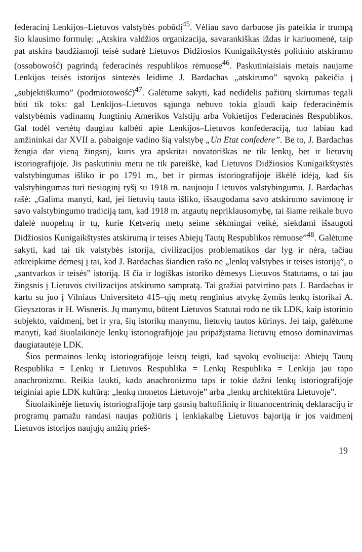federacinį Lenkijos–Lietuvos valstybės pobūdį<sup>45</sup>. Vėliau savo darbuose jis pateikia ir trumpą šio klausimo formulę: „Atskira valdžios organizacija, savarankiškas iždas ir kariuomenė, taip pat atskira baudžiamoji teisė sudarė Lietuvos Didžiosios Kunigaikštystės politinio atskirumo (ossobowość) pagrindą federacinės respublikos rėmuose<sup>46</sup>. Paskutiniaisiais metais naujame Lenkijos teisės istorijos sintezės leidime J. Bardachas „atskirumo” sąvoką pakeičia į „subjektiškumo” (podmiotowość)<sup>47</sup>. Galėtume sakyti, kad nedidelis pažiūrų skirtumas tegali būti tik toks: gal Lenkijos–Lietuvos sąjunga nebuvo tokia glaudi kaip federacinėmis valstybėmis vadinamų Jungtinių Amerikos Valstijų arba Vokietijos Federacinės Respublikos. Gal todėl vertėtų daugiau kalbėti apie Lenkijos–Lietuvos konfederaciją, tuo labiau kad amžininkai dar XVII a. pabaigoje vadino šią valstybę „Un Etat confedere”. Be to, J. Bardachas žengia dar vieną žingsnį, kuris yra apskritai novatoriškas ne tik lenkų, bet ir lietuvių istoriografijoje. Jis paskutiniu metu ne tik pareiškė, kad Lietuvos Didžiosios Kunigaikštystės valstybingumas išliko ir po 1791 m., bet ir pirmas istoriografijoje iškėlė idėją, kad šis valstybingumas turi tiesioginį ryšį su 1918 m. naujuoju Lietuvos valstybingumu. J. Bardachas rašė: „Galima manyti, kad, jei lietuvių tauta išliko, išsaugodama savo atskirumo savimonę ir savo valstybingumo tradiciją tam, kad 1918 m. atgautų nepriklausomybę, tai šiame reikale buvo dalelė nuopelnų ir tų, kurie Ketverių metų seime sėkmingai veikė, siekdami išsaugoti Didžiosios Kunigaikštystės atskirumą ir teises Abiejų Tautų Respublikos rėmuose”<sup>48</sup>. Galėtume sakyti, kad tai tik valstybės istorija, civilizacijos problematikos dar lyg ir nėra, tačiau atkreipkime dėmesį į tai, kad J. Bardachas šiandien rašo ne „lenkų valstybės ir teisės istoriją”, o „santvarkos ir teisės” istoriją. Iš čia ir logiškas istoriko dėmesys Lietuvos Statutams, o tai jau žingsnis į Lietuvos civilizacijos atskirumo sampratą. Tai gražiai patvirtino pats J. Bardachas ir kartu su juo į Vilniaus Universiteto 415–ųjų metų renginius atvykę žymūs lenkų istorikai A. Gieysztoras ir H. Wisneris. Jų manymu, būtent Lietuvos Statutai rodo ne tik LDK, kaip istorinio subjekto, vaidmenį, bet ir yra, šių istorikų manymu, lietuvių tautos kūrinys. Jei taip, galėtume manyti, kad šiuolaikinėje lenkų istoriografijoje jau pripažįstama lietuvių etnoso dominavimas daugiatautėje LDK.
Šios permainos lenkų istoriografijoje leistų teigti, kad sąvokų evoliucija: Abiejų Tautų Respublika = Lenkų ir Lietuvos Respublika = Lenkų Respublika = Lenkija jau tapo anachronizmu. Reikia laukti, kada anachronizmu taps ir tokie dažni lenkų istoriografijoje teiginiai apie LDK kultūrą: „lenkų monetos Lietuvoje” arba „lenkų architektūra Lietuvoje”.
Šiuolaikinėje lietuvių istoriografijoje tarp gausių baltofilinių ir lituanocentrinių deklaracijų ir programų pamažu randasi naujas požiūris į lenkiakalbę Lietuvos bajoriją ir jos vaidmenį Lietuvos istorijos naujųjų amžių prieš-
19